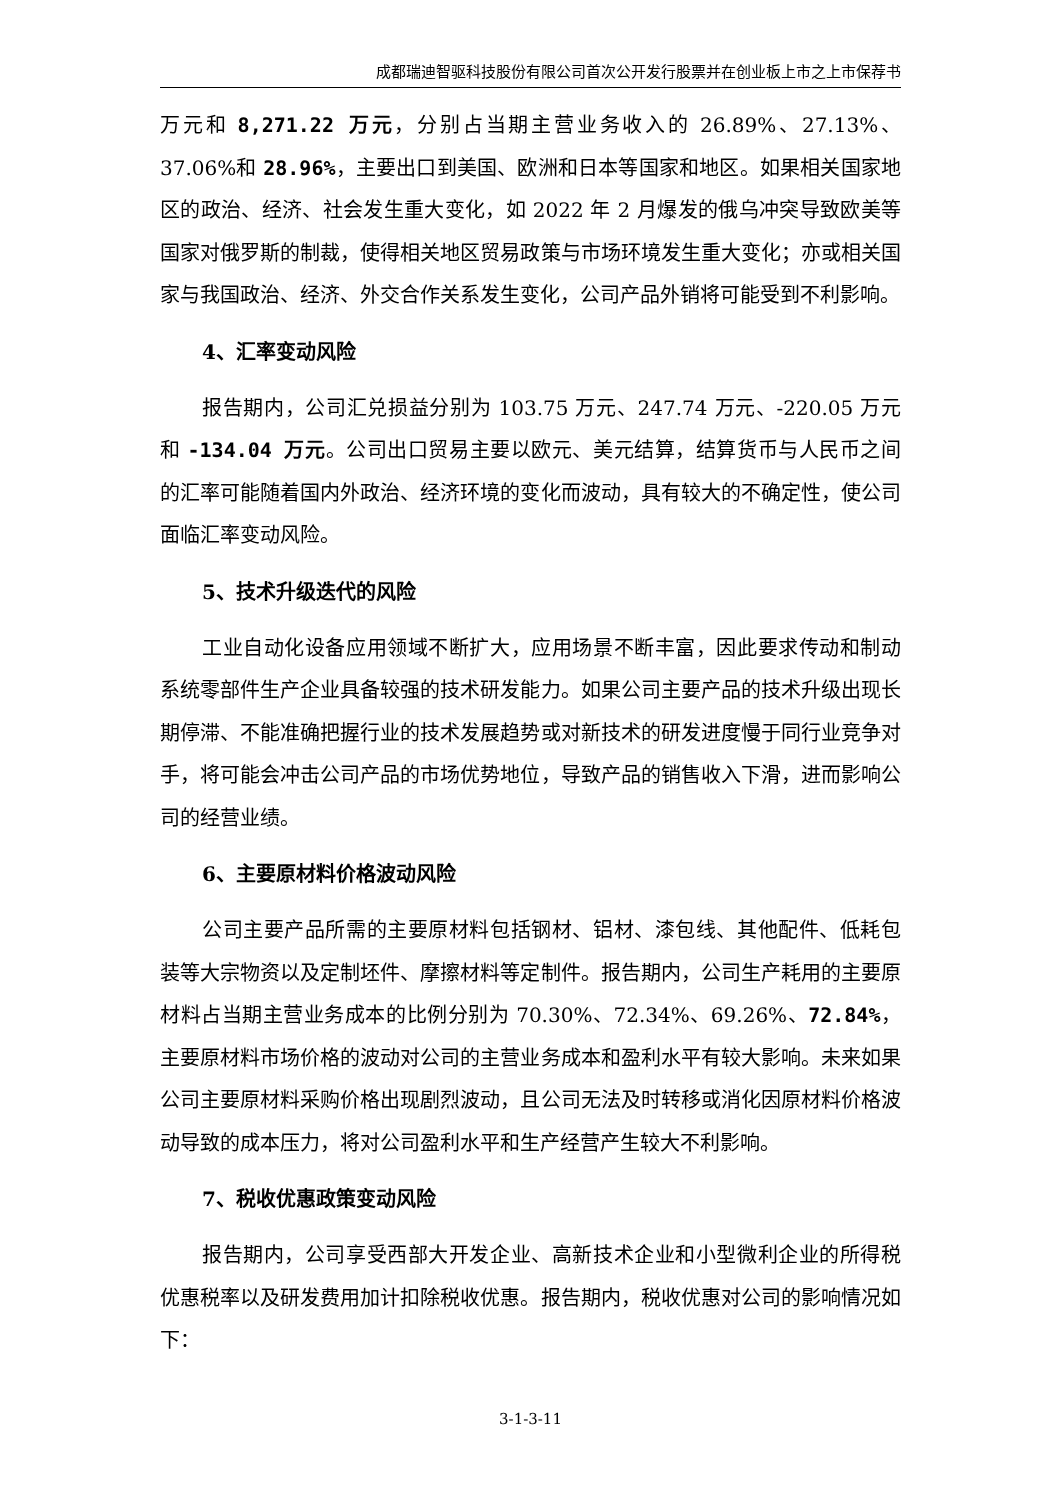成都瑞迪智驱科技股份有限公司首次公开发行股票并在创业板上市之上市保荐书
万元和 8,271.22 万元，分别占当期主营业务收入的 26.89%、27.13%、37.06%和 28.96%，主要出口到美国、欧洲和日本等国家和地区。如果相关国家地区的政治、经济、社会发生重大变化，如 2022 年 2 月爆发的俄乌冲突导致欧美等国家对俄罗斯的制裁，使得相关地区贸易政策与市场环境发生重大变化；亦或相关国家与我国政治、经济、外交合作关系发生变化，公司产品外销将可能受到不利影响。
4、汇率变动风险
报告期内，公司汇兑损益分别为 103.75 万元、247.74 万元、-220.05 万元和 -134.04 万元。公司出口贸易主要以欧元、美元结算，结算货币与人民币之间的汇率可能随着国内外政治、经济环境的变化而波动，具有较大的不确定性，使公司面临汇率变动风险。
5、技术升级迭代的风险
工业自动化设备应用领域不断扩大，应用场景不断丰富，因此要求传动和制动系统零部件生产企业具备较强的技术研发能力。如果公司主要产品的技术升级出现长期停滞、不能准确把握行业的技术发展趋势或对新技术的研发进度慢于同行业竞争对手，将可能会冲击公司产品的市场优势地位，导致产品的销售收入下滑，进而影响公司的经营业绩。
6、主要原材料价格波动风险
公司主要产品所需的主要原材料包括钢材、铝材、漆包线、其他配件、低耗包装等大宗物资以及定制坯件、摩擦材料等定制件。报告期内，公司生产耗用的主要原材料占当期主营业务成本的比例分别为 70.30%、72.34%、69.26%、72.84%，主要原材料市场价格的波动对公司的主营业务成本和盈利水平有较大影响。未来如果公司主要原材料采购价格出现剧烈波动，且公司无法及时转移或消化因原材料价格波动导致的成本压力，将对公司盈利水平和生产经营产生较大不利影响。
7、税收优惠政策变动风险
报告期内，公司享受西部大开发企业、高新技术企业和小型微利企业的所得税优惠税率以及研发费用加计扣除税收优惠。报告期内，税收优惠对公司的影响情况如下：
3-1-3-11